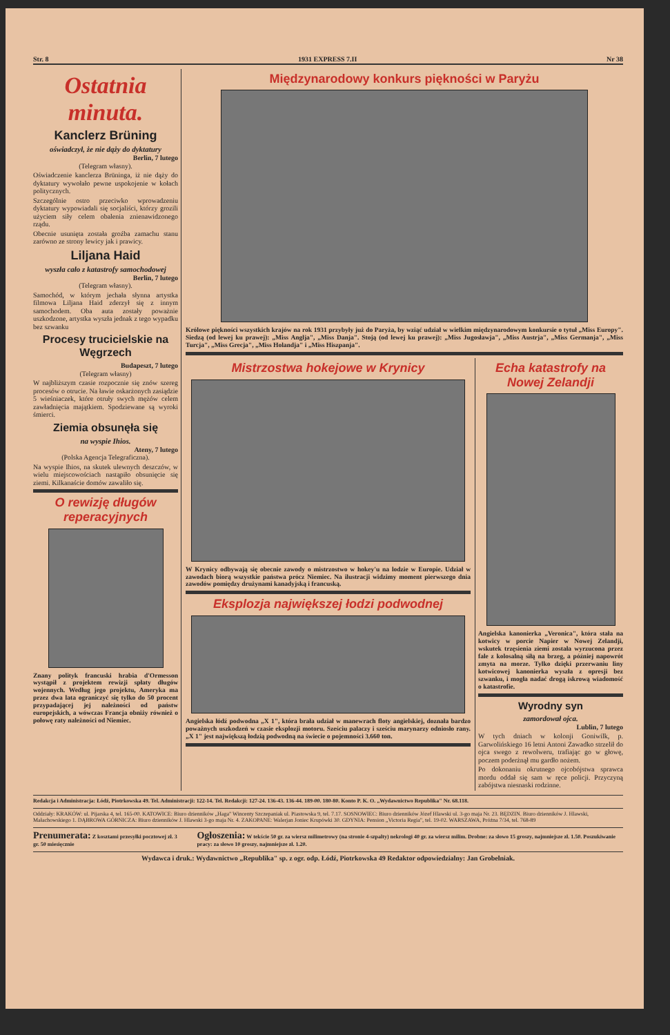Str. 8 1931 EXPRESS 7.II Nr 38
Ostatnia minuta.
Kanclerz Brüning
oświadczył, że nie dąży do dyktatury
Berlin, 7 lutego
(Telegram własny).
Oświadczenie kanclerza Brüninga, iż nie dąży do dyktatury wywołało pewne uspokojenie w kołach politycznych.
Szczególnie ostro przeciwko wprowadzeniu dyktatury wypowiadali się socjaliści, którzy grozili użyciem siły celem obalenia znienawidzonego rządu.
Obecnie usunięta została groźba zamachu stanu zarówno ze strony lewicy jak i prawicy.
Liljana Haid
wyszła cało z katastrofy samochodowej
Berlin, 7 lutego
(Telegram własny).
Samochód, w którym jechała słynna artystka filmowa Liljana Haid zderzył się z innym samochodem. Oba auta zostały poważnie uszkodzone, artystka wyszła jednak z tego wypadku bez szwanku
Procesy trucicielskie na Węgrzech
Budapeszt, 7 lutego
(Telegram własny)
W najbliższym czasie rozpocznie się znów szereg procesów o otrucie. Na ławie oskarżonych zasiądzie 5 wieśniaczek, które otruły swych mężów celem zawładnięcia majątkiem. Spodziewane są wyroki śmierci.
Ziemia obsunęła się
na wyspie Ihios.
Ateny, 7 lutego
(Polska Agencja Telegraficzna).
Na wyspie Ihios, na skutek ulewnych deszczów, w wielu miejscowościach nastąpiło obsunięcie się ziemi. Kilkanaście domów zawaliło się.
O rewizję długów reperacyjnych
Znany polityk francuski hrabia d'Ormesson wystąpił z projektem rewizji spłaty długów wojennych. Według jego projektu, Ameryka ma przez dwa lata ograniczyć się tylko do 50 procent przypadającej jej należności od państw europejskich, a wówczas Francja obniży również o połowę raty należności od Niemiec.
Międzynarodowy konkurs piękności w Paryżu
Królowe piękności wszystkich krajów na rok 1931 przybyły już do Paryża, by wziąć udział w wielkim międzynarodowym konkursie o tytuł „Miss Europy". Siedzą (od lewej ku prawej): „Miss Anglja", „Miss Danja". Stoją (od lewej ku prawej): „Miss Jugosławja", „Miss Austrja", „Miss Germanja", „Miss Turcja", „Miss Grecja", „Miss Holandja" i „Miss Hiszpanja".
Mistrzostwa hokejowe w Krynicy
W Krynicy odbywają się obecnie zawody o mistrzostwo w hokey'u na lodzie w Europie. Udział w zawodach biorą wszystkie państwa prócz Niemiec. Na ilustracji widzimy moment pierwszego dnia zawodów pomiędzy drużynami kanadyjską i francuską.
Eksplozja największej łodzi podwodnej
Angielska łódź podwodna „X 1", która brała udział w manewrach floty angielskiej, doznała bardzo poważnych uszkodzeń w czasie eksplozji motoru. Sześciu palaczy i sześciu marynarzy odniosło rany. „X 1" jest największą łodzią podwodną na świecie o pojemności 3.660 ton.
Echa katastrofy na Nowej Zelandji
Angielska kanonierka „Veronica", która stała na kotwicy w porcie Napier w Nowej Zelandji, wskutek trzęsienia ziemi została wyrzucona przez fale z kolosalną siłą na brzeg, a później napowrót zmyta na morze. Tylko dzięki przerwaniu liny kotwicowej kanonierka wyszła z opresji bez szwanku, i mogła nadać drogą iskrową wiadomość o katastrofie.
Wyrodny syn
zamordował ojca.
Lublin, 7 lutego
W tych dniach w kolonji Goniwilk, p. Garwolińskiego 16 letni Antoni Zawadko strzelił do ojca swego z rewolweru, trafiając go w głowę, poczem poderżnął mu gardło nożem.
Po dokonaniu okrutnego ojcobójstwa sprawca mordu oddał się sam w ręce policji. Przyczyną zabójstwa niesnaski rodzinne.
Redakcja i Administracja: Łódź, Piotrkowska 49. Tel. Administracji: 122-14. Tel. Redakcji: 127-24. 136-43. 136-44. 189-00. 180-80. Konto P. K. O. „Wydawnictwo Republika" Nr. 68.118.
Oddziały: KRAKÓW: ul. Pijarska 4, tel. 165-00. KATOWICE: Biuro dzienników „Haga" Wincenty Szczepaniak ul. Piastowska 9, tel. 7.17. SOSNOWIEC: Biuro dzienników Józef Hlawski ul. 3-go maja Nr. 23. BĘDZIN. Biuro dzienników J. Hlawski, Małachowskiego 1. DĄBROWA GÓRNICZA: Biuro dzienników J. Hlawski 3-go maja Nr. 4. ZAKOPANE: Walerjan Joniec Krupówki 30. GDYNIA: Pension „Victoria Regia", tel. 19-02. WARSZAWA, Próżna 7/34, tel. 768-89
Prenumerata: Z kosztami przesyłki pocztowej zł. 3 gr. 50 miesięcznie Ogłoszenia: W tekście 50 gr. za wiersz milimetrowy (na stronie 4-szpalty) nekrologi 40 gr. za wiersz milim. Drobne: za słowo 15 groszy, najmniejsze zł. 1.50. Poszukiwanie pracy: za słowo 10 groszy, najmniejsze zł. 1.20.
Wydawca i druk.: Wydawnictwo „Republika" sp. z ogr. odp. Łódź, Piotrkowska 49 Redaktor odpowiedzialny: Jan Grobelniak.